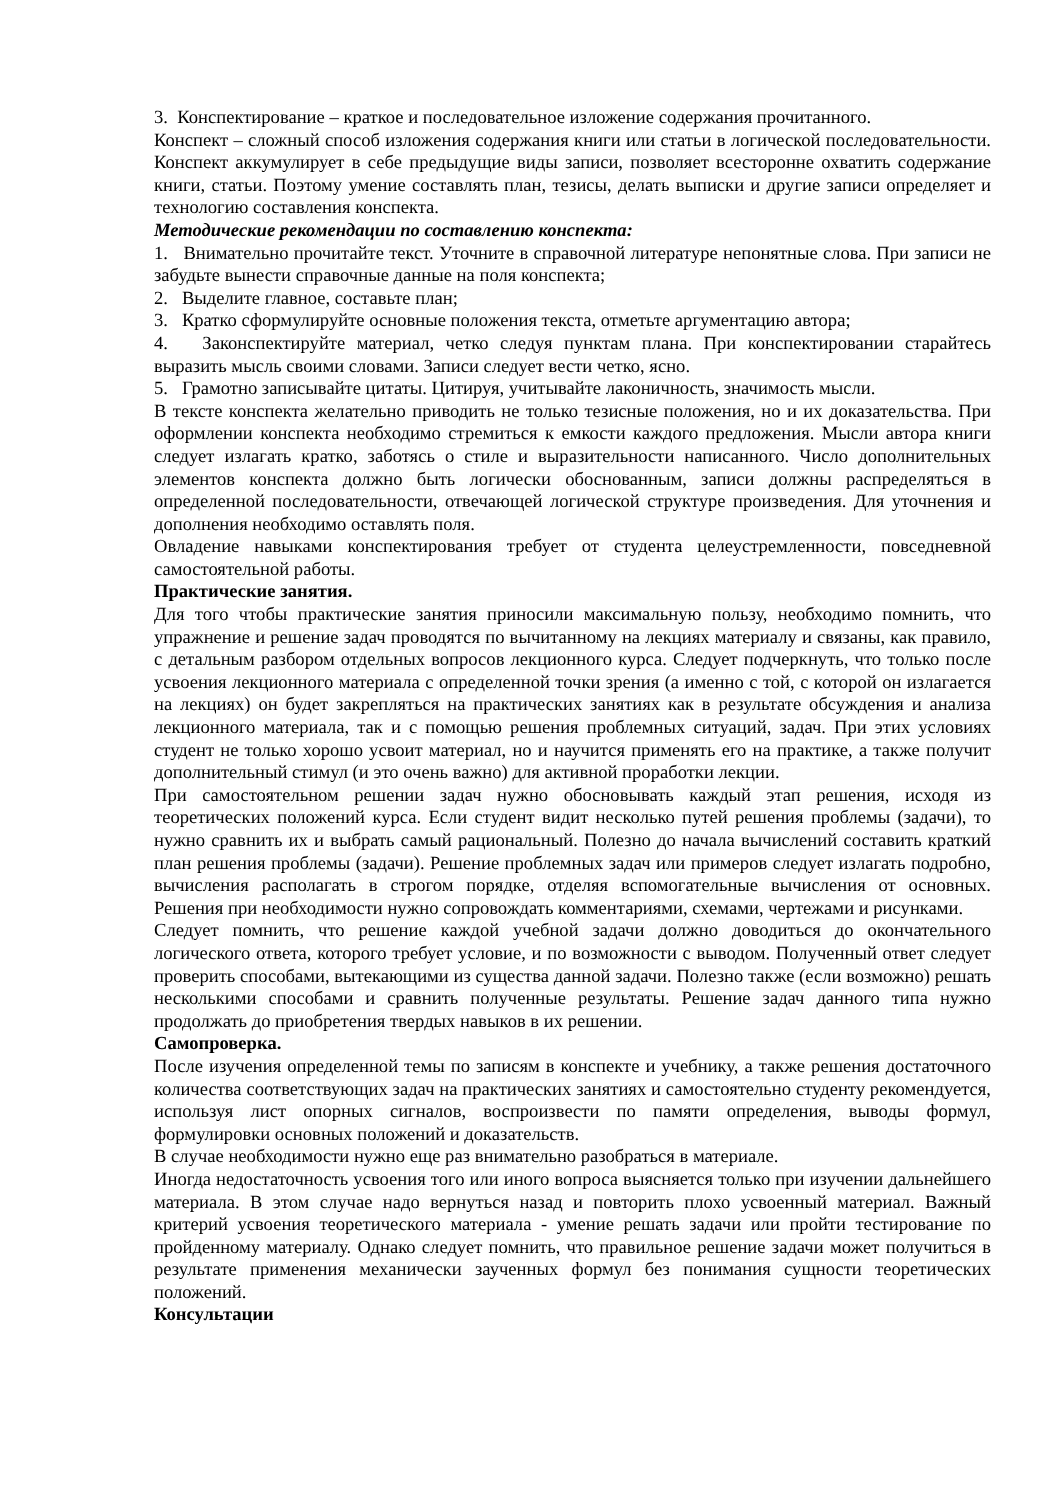3. Конспектирование – краткое и последовательное изложение содержания прочитанного.
Конспект – сложный способ изложения содержания книги или статьи в логической последовательности. Конспект аккумулирует в себе предыдущие виды записи, позволяет всесторонне охватить содержание книги, статьи. Поэтому умение составлять план, тезисы, делать выписки и другие записи определяет и технологию составления конспекта.
Методические рекомендации по составлению конспекта:
1. Внимательно прочитайте текст. Уточните в справочной литературе непонятные слова. При записи не забудьте вынести справочные данные на поля конспекта;
2. Выделите главное, составьте план;
3. Кратко сформулируйте основные положения текста, отметьте аргументацию автора;
4. Законспектируйте материал, четко следуя пунктам плана. При конспектировании старайтесь выразить мысль своими словами. Записи следует вести четко, ясно.
5. Грамотно записывайте цитаты. Цитируя, учитывайте лаконичность, значимость мысли.
В тексте конспекта желательно приводить не только тезисные положения, но и их доказательства. При оформлении конспекта необходимо стремиться к емкости каждого предложения. Мысли автора книги следует излагать кратко, заботясь о стиле и выразительности написанного. Число дополнительных элементов конспекта должно быть логически обоснованным, записи должны распределяться в определенной последовательности, отвечающей логической структуре произведения. Для уточнения и дополнения необходимо оставлять поля.
Овладение навыками конспектирования требует от студента целеустремленности, повседневной самостоятельной работы.
Практические занятия.
Для того чтобы практические занятия приносили максимальную пользу, необходимо помнить, что упражнение и решение задач проводятся по вычитанному на лекциях материалу и связаны, как правило, с детальным разбором отдельных вопросов лекционного курса. Следует подчеркнуть, что только после усвоения лекционного материала с определенной точки зрения (а именно с той, с которой он излагается на лекциях) он будет закрепляться на практических занятиях как в результате обсуждения и анализа лекционного материала, так и с помощью решения проблемных ситуаций, задач. При этих условиях студент не только хорошо усвоит материал, но и научится применять его на практике, а также получит дополнительный стимул (и это очень важно) для активной проработки лекции.
При самостоятельном решении задач нужно обосновывать каждый этап решения, исходя из теоретических положений курса. Если студент видит несколько путей решения проблемы (задачи), то нужно сравнить их и выбрать самый рациональный. Полезно до начала вычислений составить краткий план решения проблемы (задачи). Решение проблемных задач или примеров следует излагать подробно, вычисления располагать в строгом порядке, отделяя вспомогательные вычисления от основных. Решения при необходимости нужно сопровождать комментариями, схемами, чертежами и рисунками.
Следует помнить, что решение каждой учебной задачи должно доводиться до окончательного логического ответа, которого требует условие, и по возможности с выводом. Полученный ответ следует проверить способами, вытекающими из существа данной задачи. Полезно также (если возможно) решать несколькими способами и сравнить полученные результаты. Решение задач данного типа нужно продолжать до приобретения твердых навыков в их решении.
Самопроверка.
После изучения определенной темы по записям в конспекте и учебнику, а также решения достаточного количества соответствующих задач на практических занятиях и самостоятельно студенту рекомендуется, используя лист опорных сигналов, воспроизвести по памяти определения, выводы формул, формулировки основных положений и доказательств.
В случае необходимости нужно еще раз внимательно разобраться в материале.
Иногда недостаточность усвоения того или иного вопроса выясняется только при изучении дальнейшего материала. В этом случае надо вернуться назад и повторить плохо усвоенный материал. Важный критерий усвоения теоретического материала - умение решать задачи или пройти тестирование по пройденному материалу. Однако следует помнить, что правильное решение задачи может получиться в результате применения механически заученных формул без понимания сущности теоретических положений.
Консультации